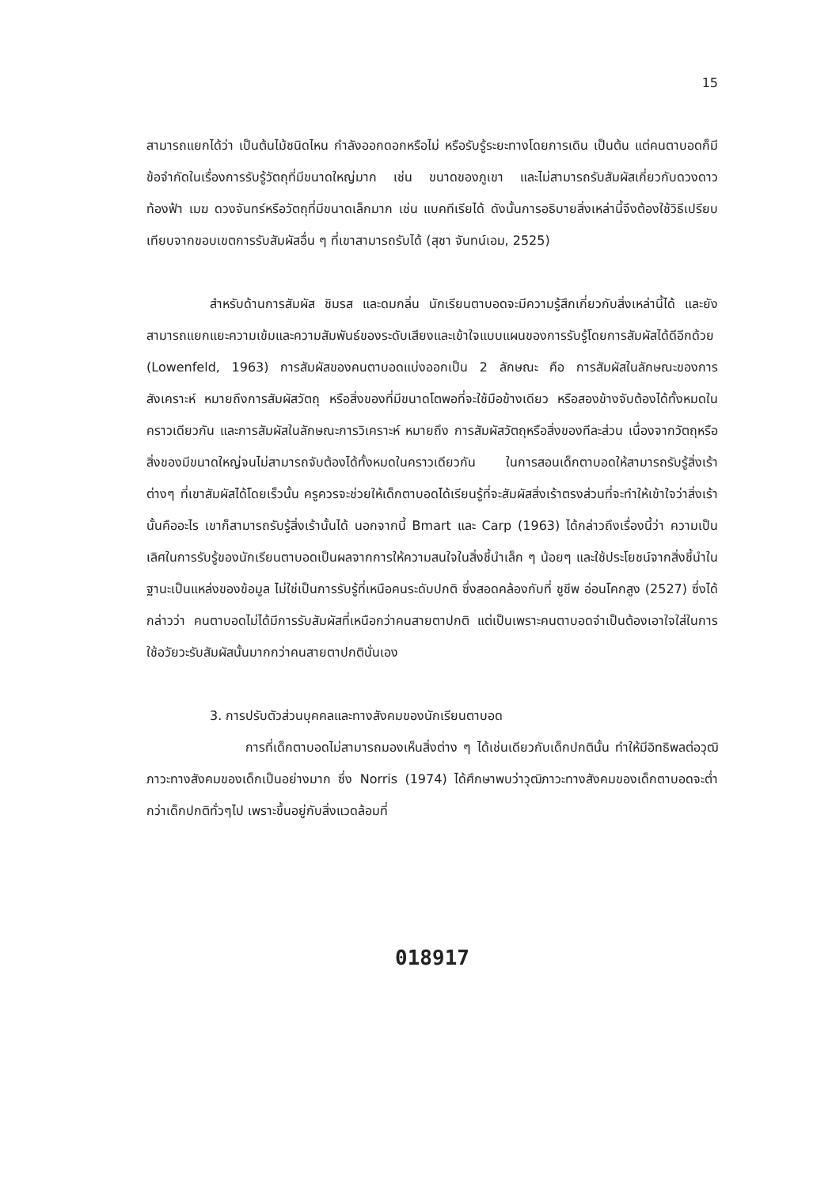15
สามารถแยกได้ว่า เป็นต้นไม้ชนิดไหน กำลังออกดอกหรือไม่ หรือรับรู้ระยะทางโดยการเดิน เป็นต้น แต่คนตาบอดก็มีข้อจำกัดในเรื่องการรับรู้วัตถุที่มีขนาดใหญ่มาก เช่น ขนาดของภูเขา และไม่สามารถรับสัมผัสเกี่ยวกับดวงดาว ท้องฟ้า เมฆ ดวงจันทร์หรือวัตถุที่มีขนาดเล็กมาก เช่น แบคทีเรียได้ ดังนั้นการอธิบายสิ่งเหล่านี้จึงต้องใช้วิธีเปรียบเทียบจากขอบเขตการรับสัมผัสอื่น ๆ ที่เขาสามารถรับได้ (สุชา จันทน์เอม, 2525)
สำหรับด้านการสัมผัส ชิมรส และดมกลิ่น นักเรียนตาบอดจะมีความรู้สึกเกี่ยวกับสิ่งเหล่านี้ได้ และยังสามารถแยกแยะความเข้มและความสัมพันธ์ของระดับเสียงและเข้าใจแบบแผนของการรับรู้โดยการสัมผัสได้ดีอีกด้วย (Lowenfeld, 1963) การสัมผัสของคนตาบอดแบ่งออกเป็น 2 ลักษณะ คือ การสัมผัสในลักษณะของการสังเคราะห์ หมายถึงการสัมผัสวัตถุ หรือสิ่งของที่มีขนาดโตพอที่จะใช้มือข้างเดียว หรือสองข้างจับต้องได้ทั้งหมดในคราวเดียวกัน และการสัมผัสในลักษณะการวิเคราะห์ หมายถึง การสัมผัสวัตถุหรือสิ่งของทีละส่วน เนื่องจากวัตถุหรือสิ่งของมีขนาดใหญ่จนไม่สามารถจับต้องได้ทั้งหมดในคราวเดียวกัน ในการสอนเด็กตาบอดให้สามารถรับรู้สิ่งเร้าต่างๆ ที่เขาสัมผัสได้โดยเร็วนั้น ครูควรจะช่วยให้เด็กตาบอดได้เรียนรู้ที่จะสัมผัสสิ่งเร้าตรงส่วนที่จะทำให้เข้าใจว่าสิ่งเร้านั้นคืออะไร เขาก็สามารถรับรู้สิ่งเร้านั้นได้ นอกจากนี้ Bmart และ Carp (1963) ได้กล่าวถึงเรื่องนี้ว่า ความเป็นเลิศในการรับรู้ของนักเรียนตาบอดเป็นผลจากการให้ความสนใจในสิ่งชี้นำเล็ก ๆ น้อยๆ และใช้ประโยชน์จากสิ่งชี้นำในฐานะเป็นแหล่งของข้อมูล ไม่ใช่เป็นการรับรู้ที่เหนือคนระดับปกติ ซึ่งสอดคล้องกับที่ ชูชีพ อ่อนโคกสูง (2527) ซึ่งได้กล่าวว่า คนตาบอดไม่ได้มีการรับสัมผัสที่เหนือกว่าคนสายตาปกติ แต่เป็นเพราะคนตาบอดจำเป็นต้องเอาใจใส่ในการใช้อวัยวะรับสัมผัสนั้นมากกว่าคนสายตาปกตินั่นเอง
3. การปรับตัวส่วนบุคคลและทางสังคมของนักเรียนตาบอด
การที่เด็กตาบอดไม่สามารถมองเห็นสิ่งต่าง ๆ ได้เช่นเดียวกับเด็กปกตินั้น ทำให้มีอิทธิพลต่อวุฒิภาวะทางสังคมของเด็กเป็นอย่างมาก ซึ่ง Norris (1974) ได้ศึกษาพบว่าวุฒิภาวะทางสังคมของเด็กตาบอดจะต่ำกว่าเด็กปกติทั่วๆไป เพราะขึ้นอยู่กับสิ่งแวดล้อมที่
018917